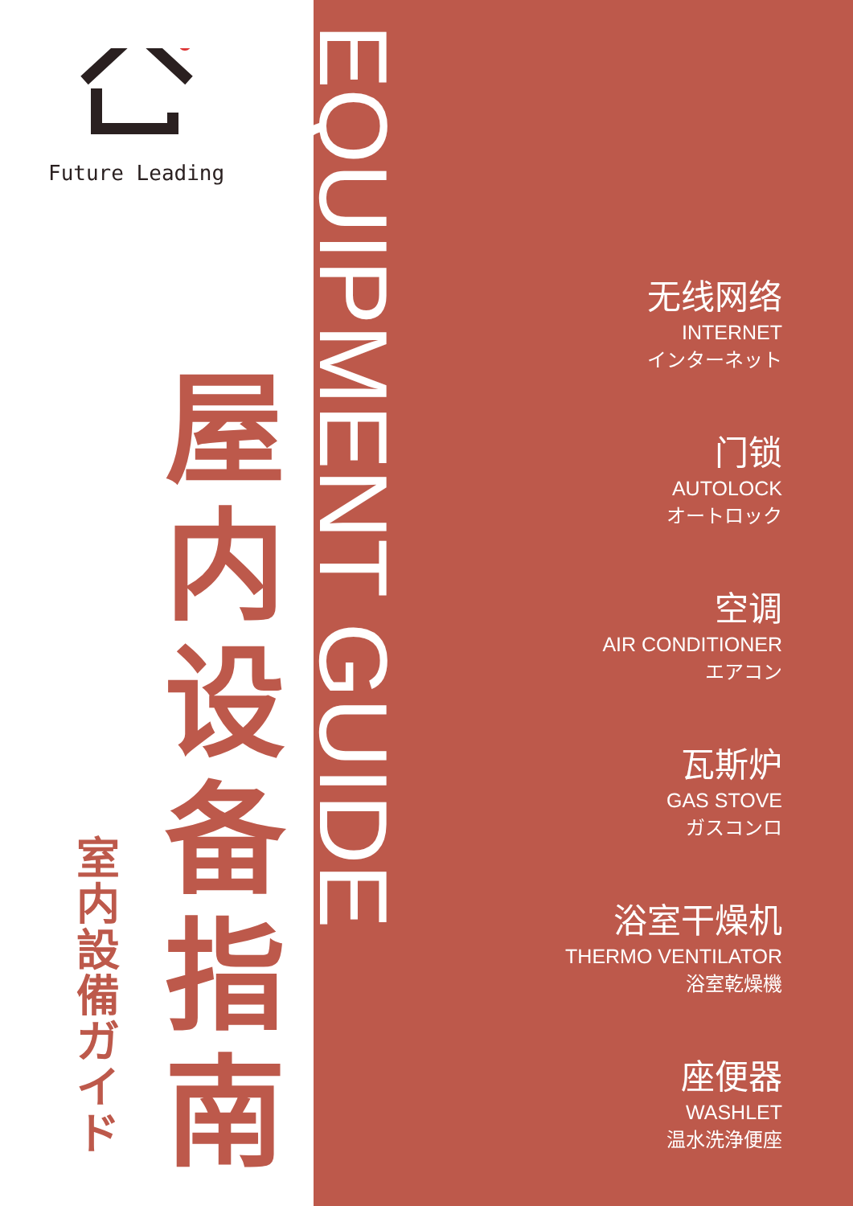Future Leading
屋内设备指南
室内設備ガイド
EQUIPMENT GUIDE
无线网络
INTERNET
インターネット
门锁
AUTOLOCK
オートロック
空调
AIR CONDITIONER
エアコン
瓦斯炉
GAS STOVE
ガスコンロ
浴室干燥机
THERMO VENTILATOR
浴室乾燥機
座便器
WASHLET
温水洗浄便座